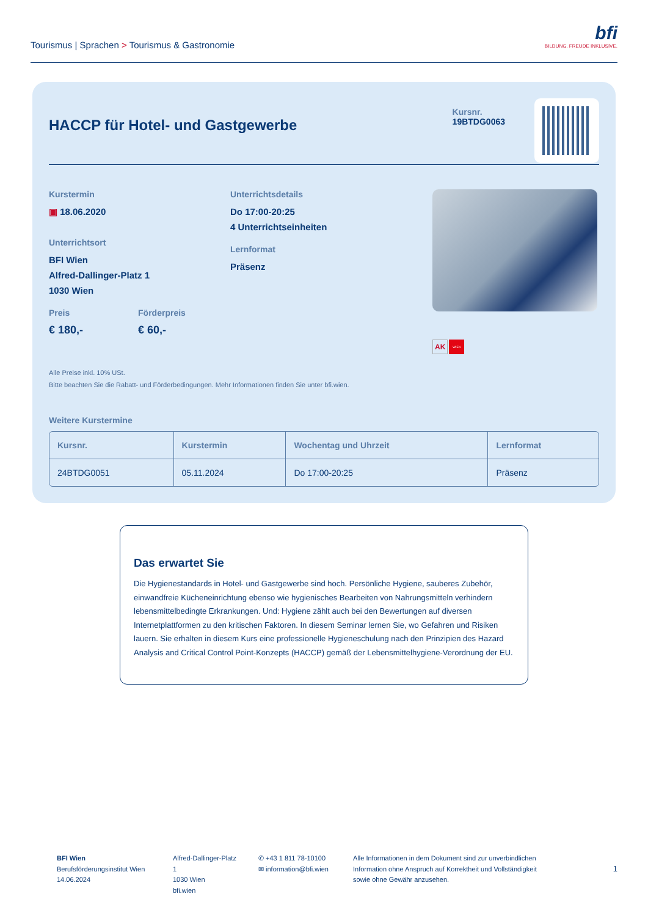Tourismus | Sprachen > Tourismus & Gastronomie
bfi
BILDUNG. FREUDE INKLUSIVE.
HACCP für Hotel- und Gastgewerbe
Kursnr.
19BTDG0063
Kurstermin
▣ 18.06.2020
Unterrichtsort
BFI Wien
Alfred-Dallinger-Platz 1
1030 Wien
Preis
€ 180,-
Förderpreis
€ 60,-
Unterrichtsdetails
Do 17:00-20:25
4 Unterrichtseinheiten
Lernformat
Präsenz
AK WIEN
Alle Preise inkl. 10% USt.
Bitte beachten Sie die Rabatt- und Förderbedingungen. Mehr Informationen finden Sie unter bfi.wien.
Weitere Kurstermine
| Kursnr. | Kurstermin | Wochentag und Uhrzeit | Lernformat |
| --- | --- | --- | --- |
| 24BTDG0051 | 05.11.2024 | Do 17:00-20:25 | Präsenz |
Das erwartet Sie
Die Hygienestandards in Hotel- und Gastgewerbe sind hoch. Persönliche Hygiene, sauberes Zubehör, einwandfreie Kücheneinrichtung ebenso wie hygienisches Bearbeiten von Nahrungsmitteln verhindern lebensmittelbedingte Erkrankungen. Und: Hygiene zählt auch bei den Bewertungen auf diversen Internetplattformen zu den kritischen Faktoren. In diesem Seminar lernen Sie, wo Gefahren und Risiken lauern. Sie erhalten in diesem Kurs eine professionelle Hygieneschulung nach den Prinzipien des Hazard Analysis and Critical Control Point-Konzepts (HACCP) gemäß der Lebensmittelhygiene-Verordnung der EU.
BFI Wien
Berufsförderungsinstitut Wien
14.06.2024
Alfred-Dallinger-Platz 1
1030 Wien
bfi.wien
✆ +43 1 811 78-10100
✉ information@bfi.wien
Alle Informationen in dem Dokument sind zur unverbindlichen Information ohne Anspruch auf Korrektheit und Vollständigkeit sowie ohne Gewähr anzusehen.
1